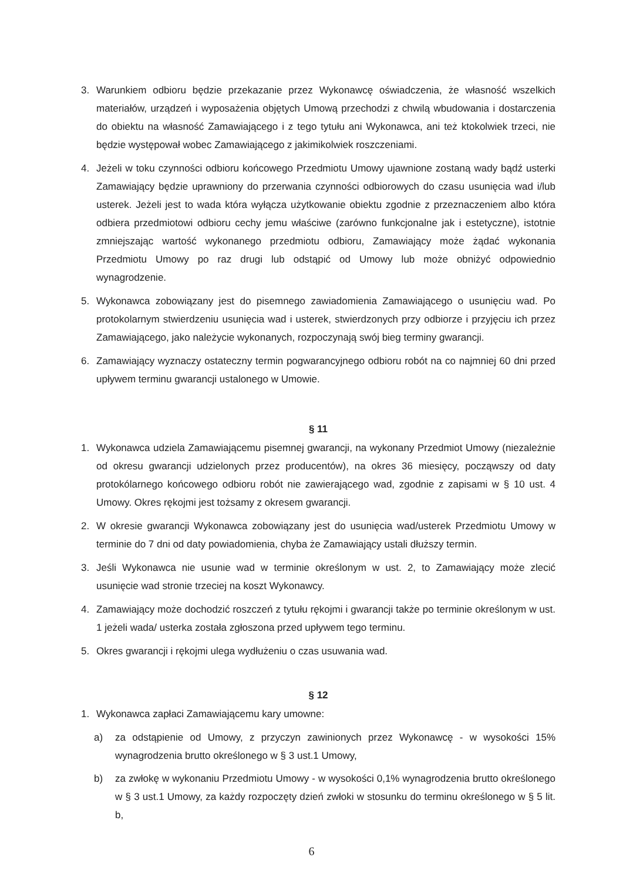3. Warunkiem odbioru będzie przekazanie przez Wykonawcę oświadczenia, że własność wszelkich materiałów, urządzeń i wyposażenia objętych Umową przechodzi z chwilą wbudowania i dostarczenia do obiektu na własność Zamawiającego i z tego tytułu ani Wykonawca, ani też ktokolwiek trzeci, nie będzie występował wobec Zamawiającego z jakimikolwiek roszczeniami.
4. Jeżeli w toku czynności odbioru końcowego Przedmiotu Umowy ujawnione zostaną wady bądź usterki Zamawiający będzie uprawniony do przerwania czynności odbiorowych do czasu usunięcia wad i/lub usterek. Jeżeli jest to wada która wyłącza użytkowanie obiektu zgodnie z przeznaczeniem albo która odbiera przedmiotowi odbioru cechy jemu właściwe (zarówno funkcjonalne jak i estetyczne), istotnie zmniejszając wartość wykonanego przedmiotu odbioru, Zamawiający może żądać wykonania Przedmiotu Umowy po raz drugi lub odstąpić od Umowy lub może obniżyć odpowiednio wynagrodzenie.
5. Wykonawca zobowiązany jest do pisemnego zawiadomienia Zamawiającego o usunięciu wad. Po protokolarnym stwierdzeniu usunięcia wad i usterek, stwierdzonych przy odbiorze i przyjęciu ich przez Zamawiającego, jako należycie wykonanych, rozpoczynają swój bieg terminy gwarancji.
6. Zamawiający wyznaczy ostateczny termin pogwarancyjnego odbioru robót na co najmniej 60 dni przed upływem terminu gwarancji ustalonego w Umowie.
§ 11
1. Wykonawca udziela Zamawiającemu pisemnej gwarancji, na wykonany Przedmiot Umowy (niezależnie od okresu gwarancji udzielonych przez producentów), na okres 36 miesięcy, począwszy od daty protokólarnego końcowego odbioru robót nie zawierającego wad, zgodnie z zapisami w § 10 ust. 4 Umowy. Okres rękojmi jest tożsamy z okresem gwarancji.
2. W okresie gwarancji Wykonawca zobowiązany jest do usunięcia wad/usterek Przedmiotu Umowy w terminie do 7 dni od daty powiadomienia, chyba że Zamawiający ustali dłuższy termin.
3. Jeśli Wykonawca nie usunie wad w terminie określonym w ust. 2, to Zamawiający może zlecić usunięcie wad stronie trzeciej na koszt Wykonawcy.
4. Zamawiający może dochodzić roszczeń z tytułu rękojmi i gwarancji także po terminie określonym w ust. 1 jeżeli wada/ usterka została zgłoszona przed upływem tego terminu.
5. Okres gwarancji i rękojmi ulega wydłużeniu o czas usuwania wad.
§ 12
1. Wykonawca zapłaci Zamawiającemu kary umowne:
a) za odstąpienie od Umowy, z przyczyn zawinionych przez Wykonawcę - w wysokości 15% wynagrodzenia brutto określonego w § 3 ust.1 Umowy,
b) za zwłokę w wykonaniu Przedmiotu Umowy - w wysokości 0,1% wynagrodzenia brutto określonego w § 3 ust.1 Umowy, za każdy rozpoczęty dzień zwłoki w stosunku do terminu określonego w § 5 lit. b,
6